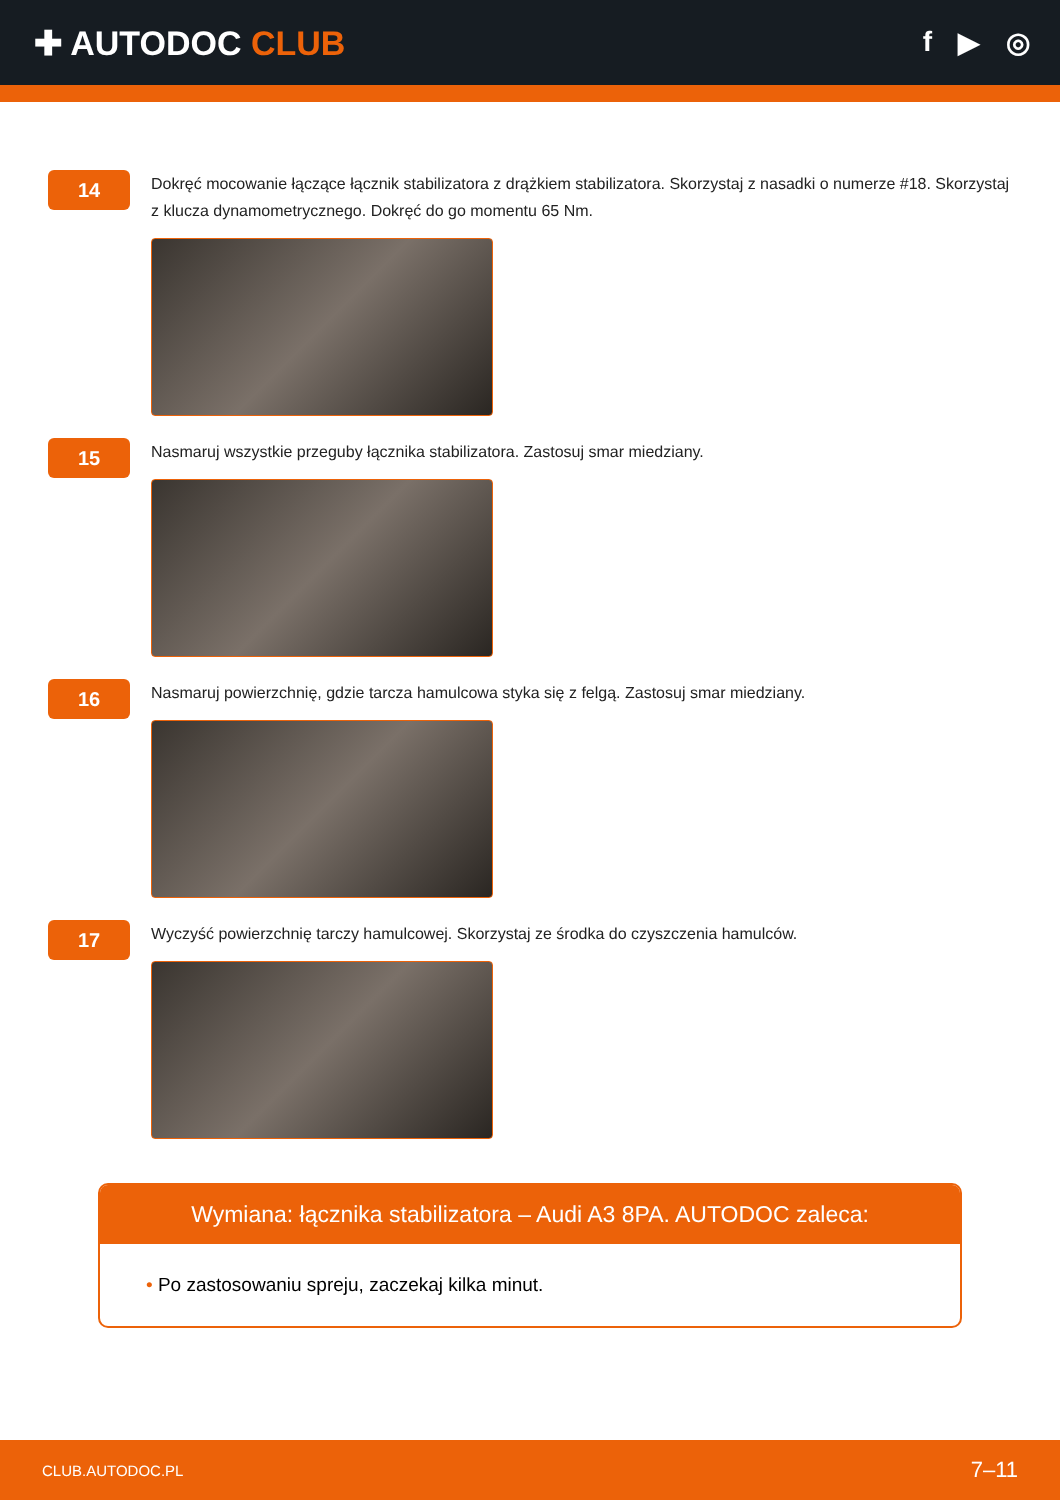✚ AUTODOC CLUB
f ▶ ◎
14
Dokręć mocowanie łączące łącznik stabilizatora z drążkiem stabilizatora. Skorzystaj z nasadki o numerze #18. Skorzystaj z klucza dynamometrycznego. Dokręć do go momentu 65 Nm.
15
Nasmaruj wszystkie przeguby łącznika stabilizatora. Zastosuj smar miedziany.
16
Nasmaruj powierzchnię, gdzie tarcza hamulcowa styka się z felgą. Zastosuj smar miedziany.
17
Wyczyść powierzchnię tarczy hamulcowej. Skorzystaj ze środka do czyszczenia hamulców.
Wymiana: łącznika stabilizatora – Audi A3 8PA. AUTODOC zaleca:
• Po zastosowaniu spreju, zaczekaj kilka minut.
CLUB.AUTODOC.PL 7–11